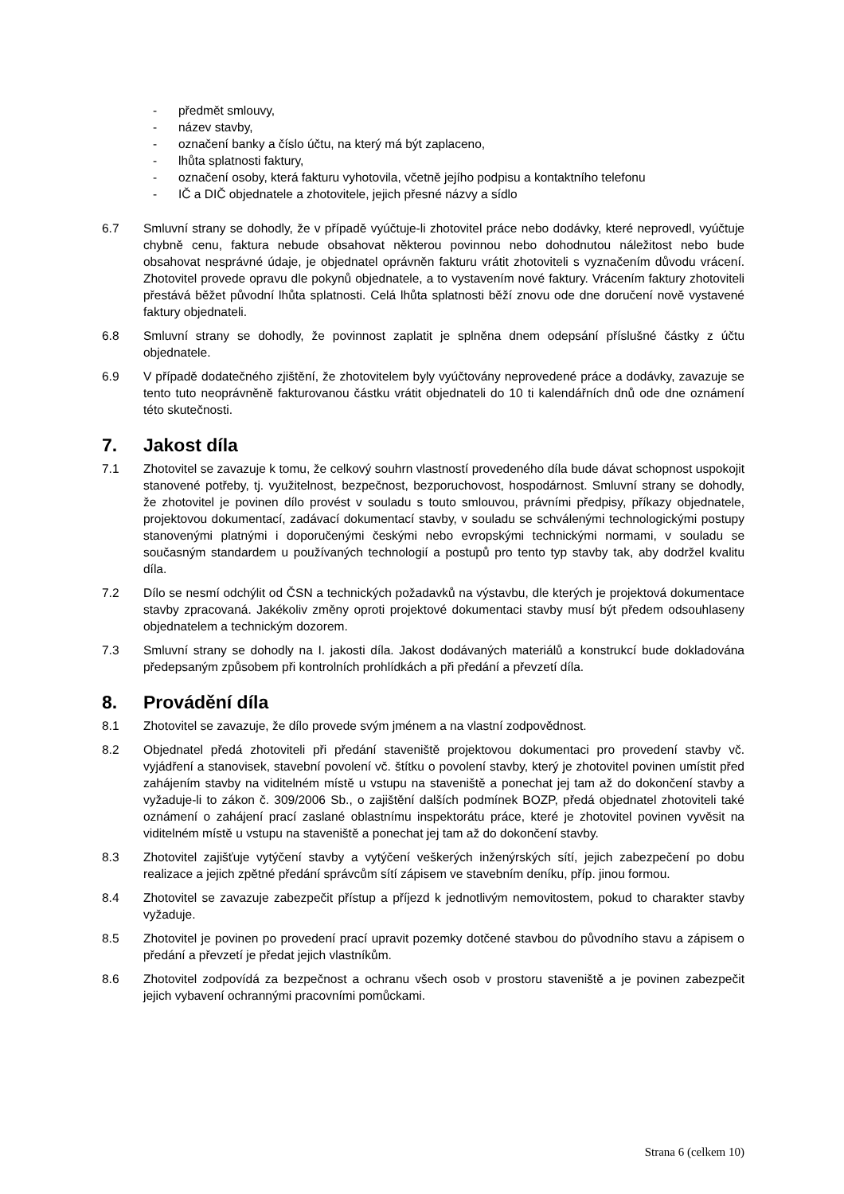- předmět smlouvy,
- název stavby,
- označení banky a číslo účtu, na který má být zaplaceno,
- lhůta splatnosti faktury,
- označení osoby, která fakturu vyhotovila, včetně jejího podpisu a kontaktního telefonu
- IČ a DIČ objednatele a zhotovitele, jejich přesné názvy a sídlo
6.7 Smluvní strany se dohodly, že v případě vyúčtuje-li zhotovitel práce nebo dodávky, které neprovedl, vyúčtuje chybně cenu, faktura nebude obsahovat některou povinnou nebo dohodnutou náležitost nebo bude obsahovat nesprávné údaje, je objednatel oprávněn fakturu vrátit zhotoviteli s vyznačením důvodu vrácení. Zhotovitel provede opravu dle pokynů objednatele, a to vystavením nové faktury. Vrácením faktury zhotoviteli přestává běžet původní lhůta splatnosti. Celá lhůta splatnosti běží znovu ode dne doručení nově vystavené faktury objednateli.
6.8 Smluvní strany se dohodly, že povinnost zaplatit je splněna dnem odepsání příslušné částky z účtu objednatele.
6.9 V případě dodatečného zjištění, že zhotovitelem byly vyúčtovány neprovedené práce a dodávky, zavazuje se tento tuto neoprávněně fakturovanou částku vrátit objednateli do 10 ti kalendářních dnů ode dne oznámení této skutečnosti.
7. Jakost díla
7.1 Zhotovitel se zavazuje k tomu, že celkový souhrn vlastností provedeného díla bude dávat schopnost uspokojit stanovené potřeby, tj. využitelnost, bezpečnost, bezporuchovost, hospodárnost. Smluvní strany se dohodly, že zhotovitel je povinen dílo provést v souladu s touto smlouvou, právními předpisy, příkazy objednatele, projektovou dokumentací, zadávací dokumentací stavby, v souladu se schválenými technologickými postupy stanovenými platnými i doporučenými českými nebo evropskými technickými normami, v souladu se současným standardem u používaných technologií a postupů pro tento typ stavby tak, aby dodržel kvalitu díla.
7.2 Dílo se nesmí odchýlit od ČSN a technických požadavků na výstavbu, dle kterých je projektová dokumentace stavby zpracovaná. Jakékoliv změny oproti projektové dokumentaci stavby musí být předem odsouhlaseny objednatelem a technickým dozorem.
7.3 Smluvní strany se dohodly na I. jakosti díla. Jakost dodávaných materiálů a konstrukcí bude dokladována předepsaným způsobem při kontrolních prohlídkách a při předání a převzetí díla.
8. Provádění díla
8.1 Zhotovitel se zavazuje, že dílo provede svým jménem a na vlastní zodpovědnost.
8.2 Objednatel předá zhotoviteli při předání staveniště projektovou dokumentaci pro provedení stavby vč. vyjádření a stanovisek, stavební povolení vč. štítku o povolení stavby, který je zhotovitel povinen umístit před zahájením stavby na viditelném místě u vstupu na staveniště a ponechat jej tam až do dokončení stavby a vyžaduje-li to zákon č. 309/2006 Sb., o zajištění dalších podmínek BOZP, předá objednatel zhotoviteli také oznámení o zahájení prací zaslané oblastnímu inspektorátu práce, které je zhotovitel povinen vyvěsit na viditelném místě u vstupu na staveniště a ponechat jej tam až do dokončení stavby.
8.3 Zhotovitel zajišťuje vytýčení stavby a vytýčení veškerých inženýrských sítí, jejich zabezpečení po dobu realizace a jejich zpětné předání správcům sítí zápisem ve stavebním deníku, příp. jinou formou.
8.4 Zhotovitel se zavazuje zabezpečit přístup a příjezd k jednotlivým nemovitostem, pokud to charakter stavby vyžaduje.
8.5 Zhotovitel je povinen po provedení prací upravit pozemky dotčené stavbou do původního stavu a zápisem o předání a převzetí je předat jejich vlastníkům.
8.6 Zhotovitel zodpovídá za bezpečnost a ochranu všech osob v prostoru staveniště a je povinen zabezpečit jejich vybavení ochrannými pracovními pomůckami.
Strana 6 (celkem 10)